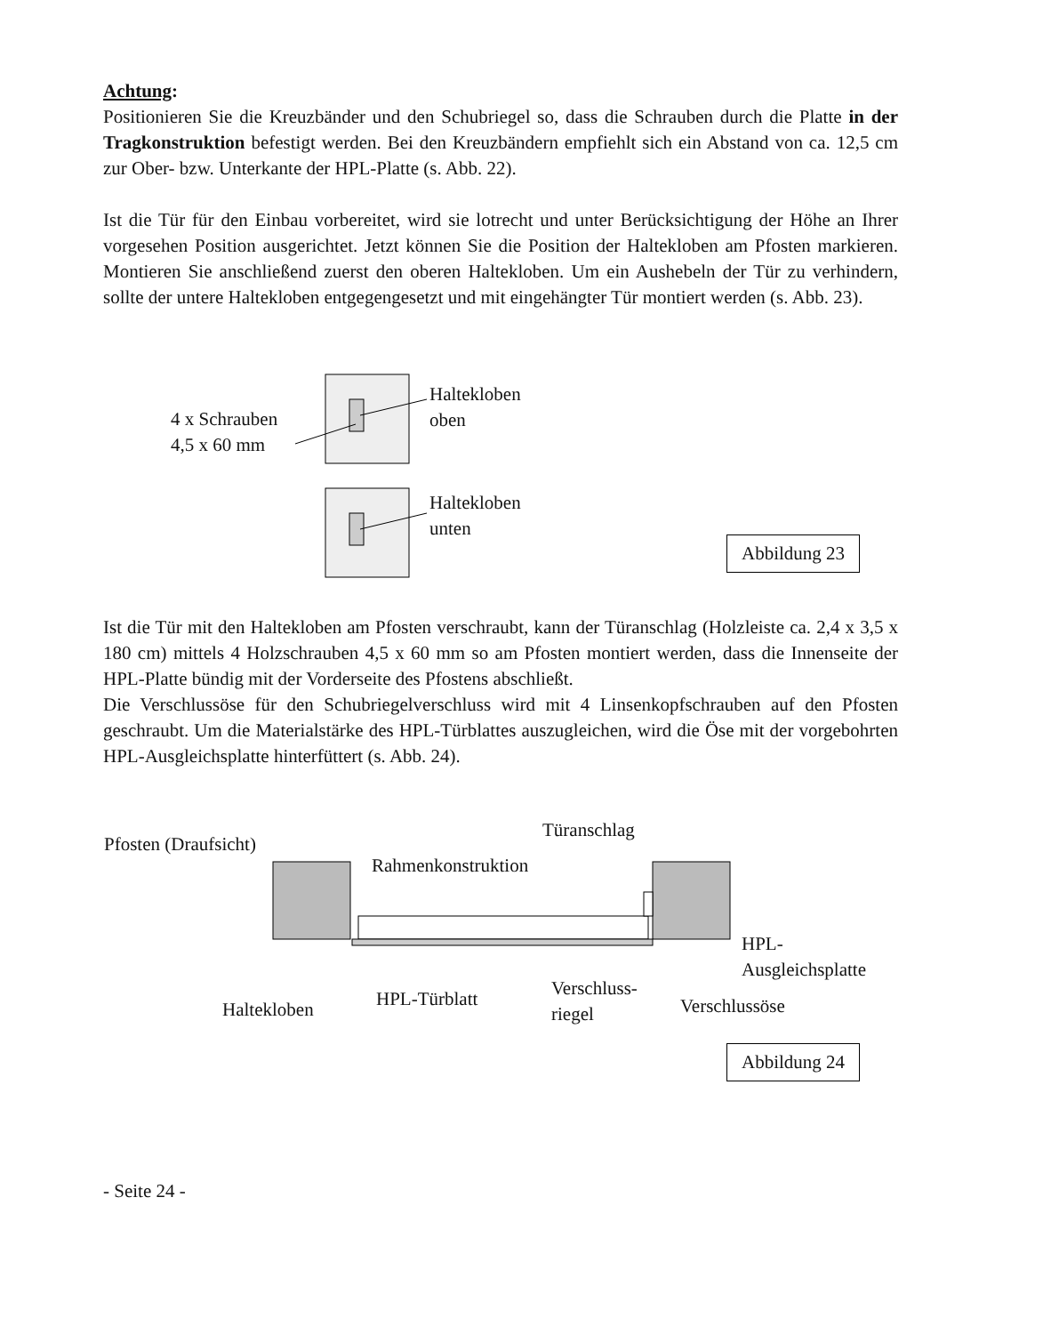Achtung:
Positionieren Sie die Kreuzbänder und den Schubriegel so, dass die Schrauben durch die Platte in der Tragkonstruktion befestigt werden. Bei den Kreuzbändern empfiehlt sich ein Abstand von ca. 12,5 cm zur Ober- bzw. Unterkante der HPL-Platte (s. Abb. 22).
Ist die Tür für den Einbau vorbereitet, wird sie lotrecht und unter Berücksichtigung der Höhe an Ihrer vorgesehen Position ausgerichtet. Jetzt können Sie die Position der Haltekloben am Pfosten markieren. Montieren Sie anschließend zuerst den oberen Haltekloben. Um ein Aushebeln der Tür zu verhindern, sollte der untere Haltekloben entgegengesetzt und mit eingehängter Tür montiert werden (s. Abb. 23).
4 x Schrauben
4,5 x 60 mm
Haltekloben
oben
Haltekloben
unten
Abbildung 23
Ist die Tür mit den Haltekloben am Pfosten verschraubt, kann der Türanschlag (Holzleiste ca. 2,4 x 3,5 x 180 cm) mittels 4 Holzschrauben 4,5 x 60 mm so am Pfosten montiert werden, dass die Innenseite der HPL-Platte bündig mit der Vorderseite des Pfostens abschließt.
Die Verschlussöse für den Schubriegelverschluss wird mit 4 Linsenkopfschrauben auf den Pfosten geschraubt. Um die Materialstärke des HPL-Türblattes auszugleichen, wird die Öse mit der vorgebohrten HPL-Ausgleichsplatte hinterfüttert (s. Abb. 24).
Pfosten (Draufsicht)
Türanschlag
Rahmenkonstruktion
HPL-
Ausgleichsplatte
Haltekloben HPL-Türblatt
Verschluss-
riegel
Verschlussöse
Abbildung 24
- Seite 24 -